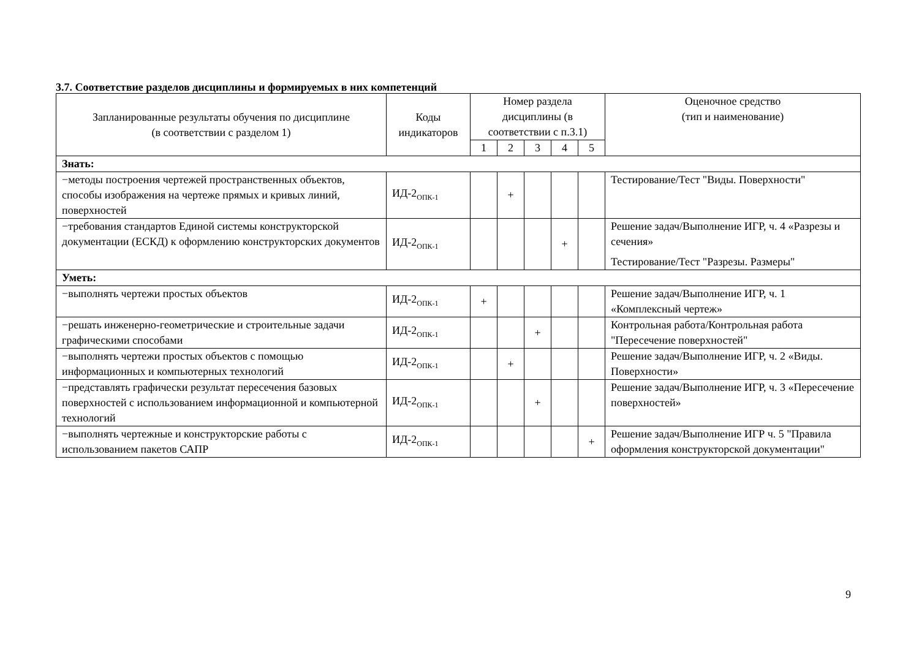3.7. Соответствие разделов дисциплины и формируемых в них компетенций
| Запланированные результаты обучения по дисциплине (в соответствии с разделом 1) | Коды индикаторов | Номер раздела дисциплины (в соответствии с п.3.1) | | | | | Оценочное средство (тип и наименование) |
| --- | --- | --- | --- | --- | --- | --- | --- |
| | | 1 | 2 | 3 | 4 | 5 | |
| Знать: | | | | | | | |
| −методы построения чертежей пространственных объектов, способы изображения на чертеже прямых и кривых линий, поверхностей | ИД-2<sub>ОПК-1</sub> | | + | | | | Тестирование/Тест "Виды. Поверхности" |
| −требования стандартов Единой системы конструкторской документации (ЕСКД) к оформлению конструкторских документов | ИД-2<sub>ОПК-1</sub> | | | | + | | Решение задач/Выполнение ИГР, ч. 4 «Разрезы и сечения» Тестирование/Тест "Разрезы. Размеры" |
| Уметь: | | | | | | | |
| −выполнять чертежи простых объектов | ИД-2<sub>ОПК-1</sub> | + | | | | | Решение задач/Выполнение ИГР, ч. 1 «Комплексный чертеж» |
| −решать инженерно-геометрические и строительные задачи графическими способами | ИД-2<sub>ОПК-1</sub> | | | + | | | Контрольная работа/Контрольная работа "Пересечение поверхностей" |
| −выполнять чертежи простых объектов с помощью информационных и компьютерных технологий | ИД-2<sub>ОПК-1</sub> | | + | | | | Решение задач/Выполнение ИГР, ч. 2 «Виды. Поверхности» |
| −представлять графически результат пересечения базовых поверхностей с использованием информационной и компьютерной технологий | ИД-2<sub>ОПК-1</sub> | | | + | | | Решение задач/Выполнение ИГР, ч. 3 «Пересечение поверхностей» |
| −выполнять чертежные и конструкторские работы с использованием пакетов САПР | ИД-2<sub>ОПК-1</sub> | | | | | + | Решение задач/Выполнение ИГР ч. 5 "Правила оформления конструкторской документации" |
9